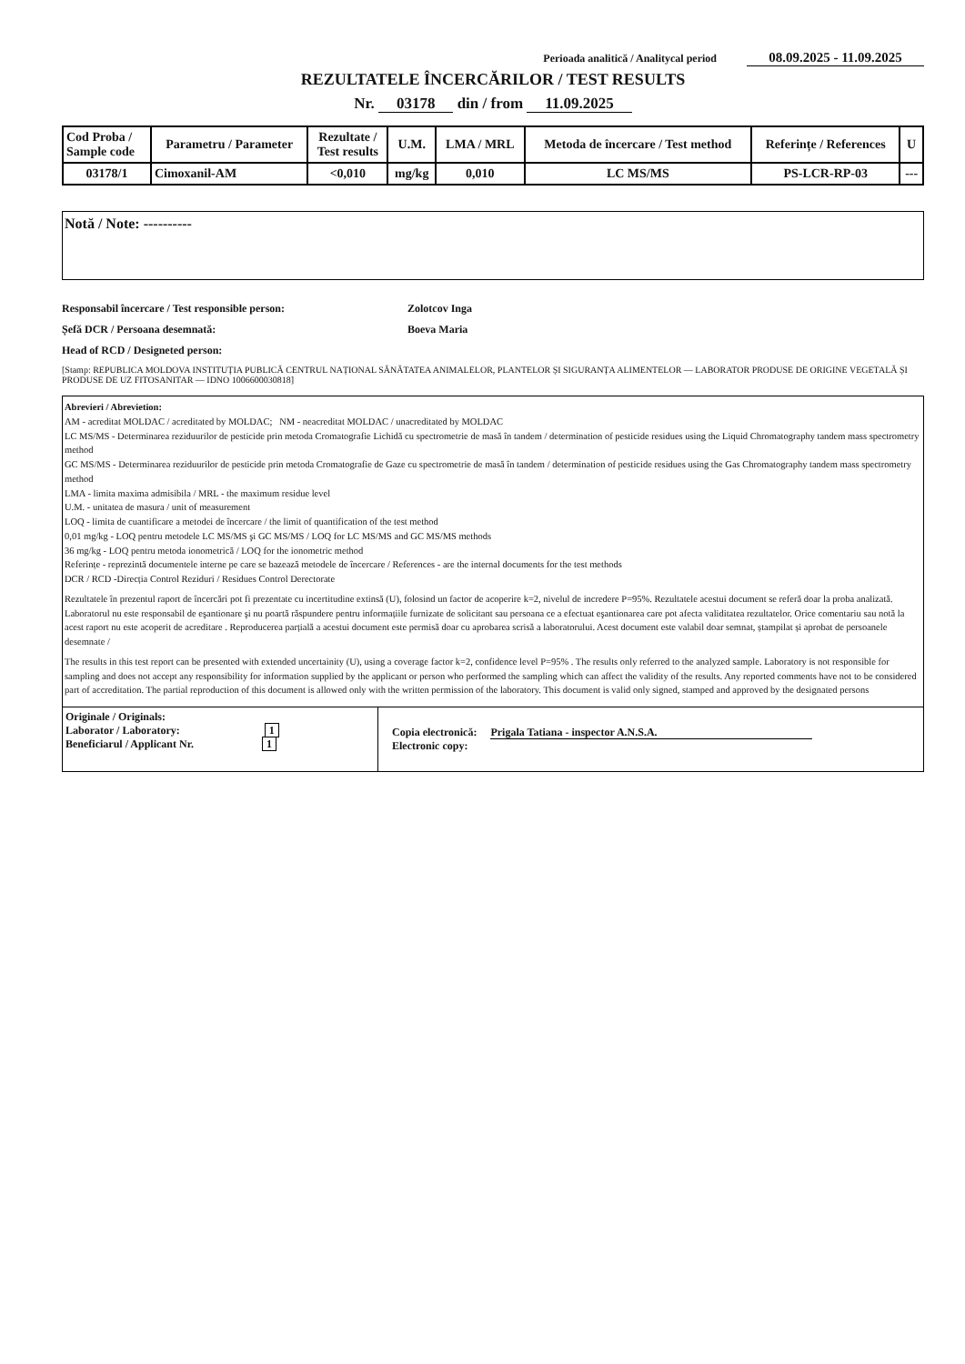Perioada analitică / Analitycal period 08.09.2025 - 11.09.2025
REZULTATELE ÎNCERCĂRILOR / TEST RESULTS
Nr. 03178 din / from 11.09.2025
| Cod Proba / Sample code | Parametru / Parameter | Rezultate / Test results | U.M. | LMA / MRL | Metoda de încercare / Test method | Referințe / References | U |
| --- | --- | --- | --- | --- | --- | --- | --- |
| 03178/1 | Cimoxanil-AM | <0,010 | mg/kg | 0,010 | LC MS/MS | PS-LCR-RP-03 | --- |
Notă / Note: ----------
Responsabil încercare / Test responsible person: Zolotcov Inga
Șefă DCR / Persoana desemnată: Boeva Maria
Head of RCD / Designeted person:
[Stamp: REPUBLICA MOLDOVA INSTITUȚIA PUBLICĂ CENTRUL NAȚIONAL SĂNĂTATEA ANIMALELOR, PLANTELOR ȘI SIGURANȚA ALIMENTELOR — LABORATOR PRODUSE DE ORIGINE VEGETALĂ ȘI PRODUSE DE UZ FITOSANITAR — IDNO 1006600030818]
Abrevieri / Abrevietion:
AM - acreditat MOLDAC / acreditated by MOLDAC; NM - neacreditat MOLDAC / unacreditated by MOLDAC
LC MS/MS - Determinarea reziduurilor de pesticide prin metoda Cromatografie Lichidă cu spectrometrie de masă în tandem / determination of pesticide residues using the Liquid Chromatography tandem mass spectrometry method
GC MS/MS - Determinarea reziduurilor de pesticide prin metoda Cromatografie de Gaze cu spectrometrie de masă în tandem / determination of pesticide residues using the Gas Chromatography tandem mass spectrometry method
LMA - limita maxima admisibila / MRL - the maximum residue level
U.M. - unitatea de masura / unit of measurement
LOQ - limita de cuantificare a metodei de încercare / the limit of quantification of the test method
0,01 mg/kg - LOQ pentru metodele LC MS/MS şi GC MS/MS / LOQ for LC MS/MS and GC MS/MS methods
36 mg/kg - LOQ pentru metoda ionometrică / LOQ for the ionometric method
Referințe - reprezintă documentele interne pe care se bazează metodele de încercare / References - are the internal documents for the test methods
DCR / RCD -Direcția Control Reziduri / Residues Control Derectorate
Rezultatele în prezentul raport de încercări pot fi prezentate cu incertitudine extinsă (U), folosind un factor de acoperire k=2, nivelul de incredere P=95%. Rezultatele acestui document se referă doar la proba analizată. Laboratorul nu este responsabil de eşantionare şi nu poartă răspundere pentru informațiile furnizate de solicitant sau persoana ce a efectuat eşantionarea care pot afecta validitatea rezultatelor. Orice comentariu sau notă la acest raport nu este acoperit de acreditare . Reproducerea parțială a acestui document este permisă doar cu aprobarea scrisă a laboratorului. Acest document este valabil doar semnat, ștampilat și aprobat de persoanele desemnate /
The results in this test report can be presented with extended uncertainity (U), using a coverage factor k=2, confidence level P=95% . The results only referred to the analyzed sample. Laboratory is not responsible for sampling and does not accept any responsibility for information supplied by the applicant or person who performed the sampling which can affect the validity of the results. Any reported comments have not to be considered part of accreditation. The partial reproduction of this document is allowed only with the written permission of the laboratory. This document is valid only signed, stamped and approved by the designated persons
| Originale / Originals: Laborator / Laboratory: 1 Beneficiarul / Applicant Nr. 1 | Copia electronică: Prigala Tatiana - inspector A.N.S.A. Electronic copy: |